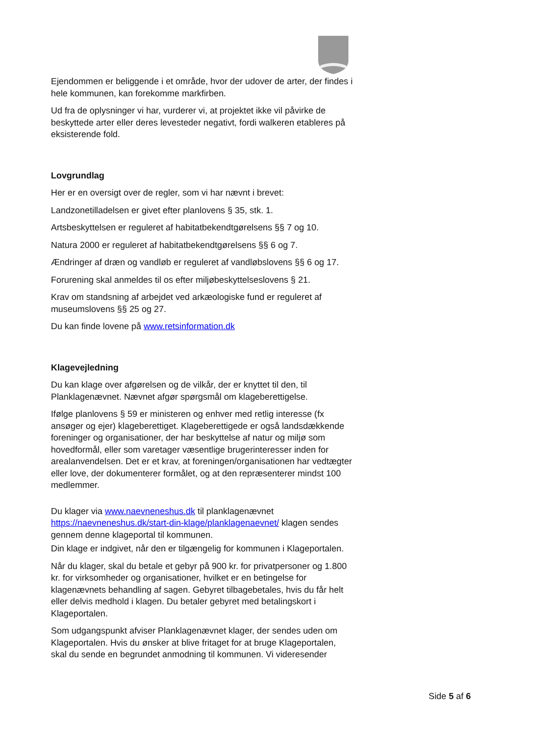Ejendommen er beliggende i et område, hvor der udover de arter, der findes i hele kommunen, kan forekomme markfirben.
Ud fra de oplysninger vi har, vurderer vi, at projektet ikke vil påvirke de beskyttede arter eller deres levesteder negativt, fordi walkeren etableres på eksisterende fold.
Lovgrundlag
Her er en oversigt over de regler, som vi har nævnt i brevet:
Landzonetilladelsen er givet efter planlovens § 35, stk. 1.
Artsbeskyttelsen er reguleret af habitatbekendtgørelsens §§ 7 og 10.
Natura 2000 er reguleret af habitatbekendtgørelsens §§ 6 og 7.
Ændringer af dræn og vandløb er reguleret af vandløbslovens §§ 6 og 17.
Forurening skal anmeldes til os efter miljøbeskyttelseslovens § 21.
Krav om standsning af arbejdet ved arkæologiske fund er reguleret af museumslovens §§ 25 og 27.
Du kan finde lovene på www.retsinformation.dk
Klagevejledning
Du kan klage over afgørelsen og de vilkår, der er knyttet til den, til Planklagenævnet. Nævnet afgør spørgsmål om klageberettigelse.
Ifølge planlovens § 59 er ministeren og enhver med retlig interesse (fx ansøger og ejer) klageberettiget. Klageberettigede er også landsdækkende foreninger og organisationer, der har beskyttelse af natur og miljø som hovedformål, eller som varetager væsentlige brugerinteresser inden for arealanvendelsen. Det er et krav, at foreningen/organisationen har vedtægter eller love, der dokumenterer formålet, og at den repræsenterer mindst 100 medlemmer.
Du klager via www.naevneneshus.dk til planklagenævnet https://naevneneshus.dk/start-din-klage/planklagenaevnet/ klagen sendes gennem denne klageportal til kommunen.
Din klage er indgivet, når den er tilgængelig for kommunen i Klageportalen.
Når du klager, skal du betale et gebyr på 900 kr. for privatpersoner og 1.800 kr. for virksomheder og organisationer, hvilket er en betingelse for klagenævnets behandling af sagen. Gebyret tilbagebetales, hvis du får helt eller delvis medhold i klagen. Du betaler gebyret med betalingskort i Klageportalen.
Som udgangspunkt afviser Planklagenævnet klager, der sendes uden om Klageportalen. Hvis du ønsker at blive fritaget for at bruge Klageportalen, skal du sende en begrundet anmodning til kommunen. Vi videresender
Side 5 af 6